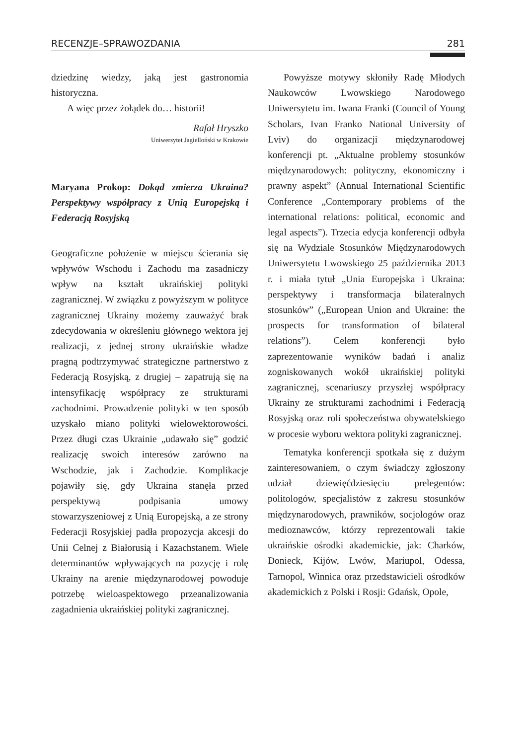RECENZJE–SPRAWOZDANIA 281
dziedzinę wiedzy, jaką jest gastronomia historyczna.
A więc przez żołądek do… historii!
Rafał Hryszko
Uniwersytet Jagielloński w Krakowie
Maryana Prokop: Dokąd zmierza Ukraina? Perspektywy współpracy z Unią Europejską i Federacją Rosyjską
Geograficzne położenie w miejscu ścierania się wpływów Wschodu i Zachodu ma zasadniczy wpływ na kształt ukraińskiej polityki zagranicznej. W związku z powyższym w polityce zagranicznej Ukrainy możemy zauważyć brak zdecydowania w określeniu głównego wektora jej realizacji, z jednej strony ukraińskie władze pragną podtrzymywać strategiczne partnerstwo z Federacją Rosyjską, z drugiej – zapatrują się na intensyfikację współpracy ze strukturami zachodnimi. Prowadzenie polityki w ten sposób uzyskało miano polityki wielowektorowości. Przez długi czas Ukrainie „udawało się” godzić realizację swoich interesów zarówno na Wschodzie, jak i Zachodzie. Komplikacje pojawiły się, gdy Ukraina stanęła przed perspektywą podpisania umowy stowarzyszeniowej z Unią Europejską, a ze strony Federacji Rosyjskiej padła propozycja akcesji do Unii Celnej z Białorusią i Kazachstanem. Wiele determinantów wpływających na pozycję i rolę Ukrainy na arenie międzynarodowej powoduje potrzebę wieloaspektowego przeanalizowania zagadnienia ukraińskiej polityki zagranicznej.
Powyższe motywy skłoniły Radę Młodych Naukowców Lwowskiego Narodowego Uniwersytetu im. Iwana Franki (Council of Young Scholars, Ivan Franko National University of Lviv) do organizacji międzynarodowej konferencji pt. „Aktualne problemy stosunków międzynarodowych: polityczny, ekonomiczny i prawny aspekt” (Annual International Scientific Conference „Contemporary problems of the international relations: political, economic and legal aspects”). Trzecia edycja konferencji odbyła się na Wydziale Stosunków Międzynarodowych Uniwersytetu Lwowskiego 25 października 2013 r. i miała tytuł „Unia Europejska i Ukraina: perspektywy i transformacja bilateralnych stosunków” („European Union and Ukraine: the prospects for transformation of bilateral relations”). Celem konferencji było zaprezentowanie wyników badań i analiz zogniskowanych wokół ukraińskiej polityki zagranicznej, scenariuszy przyszłej współpracy Ukrainy ze strukturami zachodnimi i Federacją Rosyjską oraz roli społeczeństwa obywatelskiego w procesie wyboru wektora polityki zagranicznej.
Tematyka konferencji spotkała się z dużym zainteresowaniem, o czym świadczy zgłoszony udział dziewięćdziesięciu prelegentów: politologów, specjalistów z zakresu stosunków międzynarodowych, prawników, socjologów oraz medioznawców, którzy reprezentowali takie ukraińskie ośrodki akademickie, jak: Charków, Donieck, Kijów, Lwów, Mariupol, Odessa, Tarnopol, Winnica oraz przedstawicieli ośrodków akademickich z Polski i Rosji: Gdańsk, Opole,